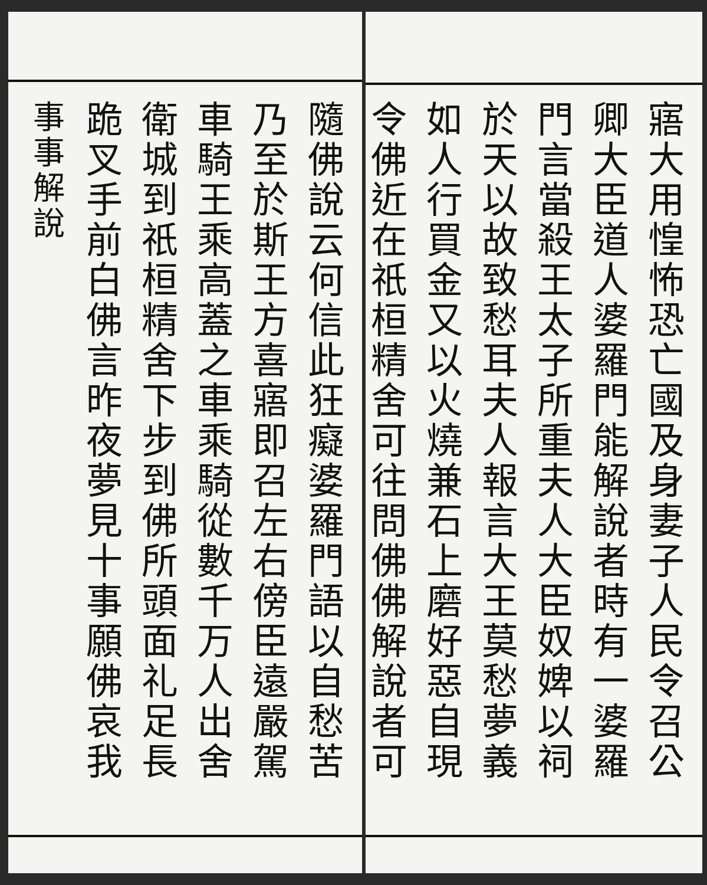寤大用惶怖恐亡國及身妻子人民令召公
卿大臣道人婆羅門能解說者時有一婆羅
門言當殺王太子所重夫人大臣奴婢以祠
於天以故致愁耳夫人報言大王莫愁夢義
如人行買金又以火燒兼石上磨好惡自現
令佛近在祇桓精舍可往問佛佛解說者可
隨佛說云何信此狂癡婆羅門語以自愁苦
乃至於斯王方喜寤即召左右傍臣遠嚴駕
車騎王乘高蓋之車乘騎從數千万人出舍
衛城到祇桓精舍下步到佛所頭面礼足長
跪叉手前白佛言昨夜夢見十事願佛哀我
事事解說